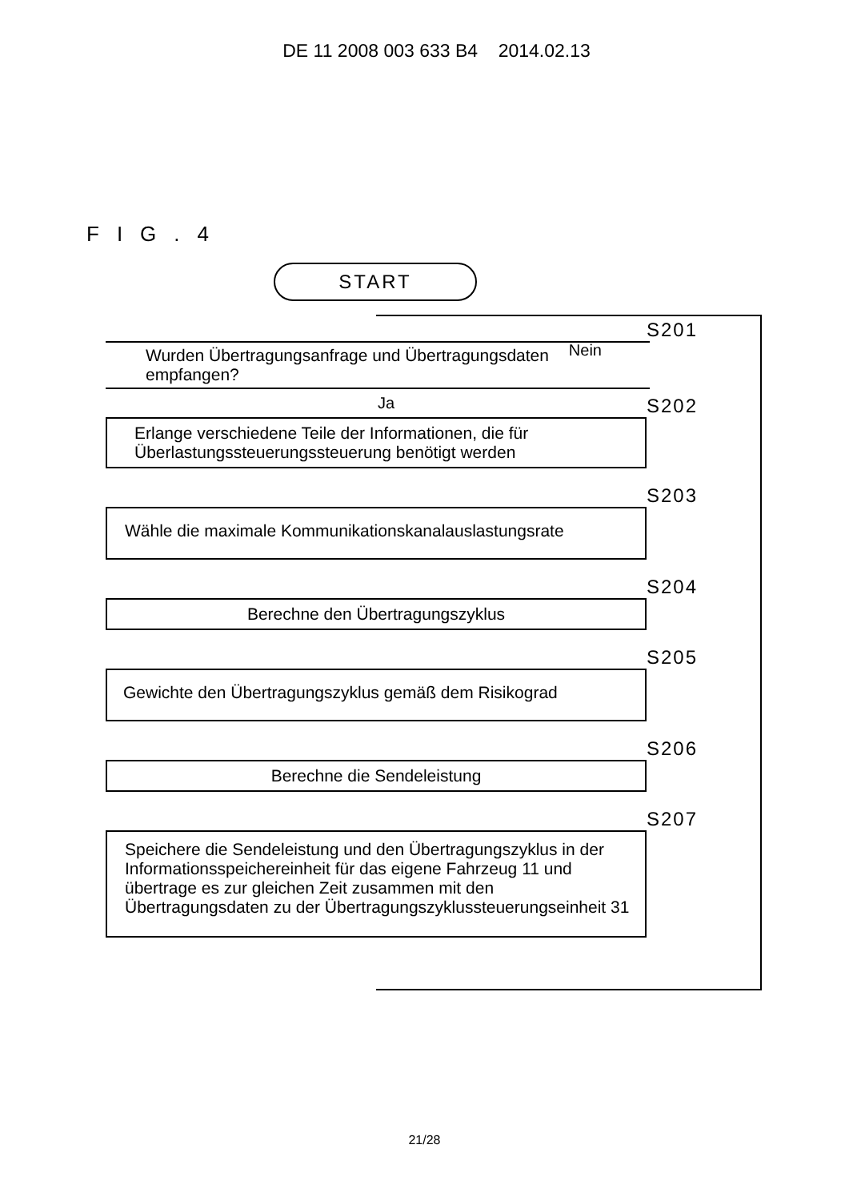DE 11 2008 003 633 B4 2014.02.13
FIG.4
START
S201
Wurden Übertragungsanfrage und Übertragungsdaten empfangen? Nein
Ja
S202
Erlange verschiedene Teile der Informationen, die für Überlastungssteuerungssteuerung benötigt werden
S203
Wähle die maximale Kommunikationskanalauslastungsrate
S204
Berechne den Übertragungszyklus
S205
Gewichte den Übertragungszyklus gemäß dem Risikograd
S206
Berechne die Sendeleistung
S207
Speichere die Sendeleistung und den Übertragungszyklus in der Informationsspeichereinheit für das eigene Fahrzeug 11 und übertrage es zur gleichen Zeit zusammen mit den Übertragungsdaten zu der Übertragungszyklussteuerungseinheit 31
21/28